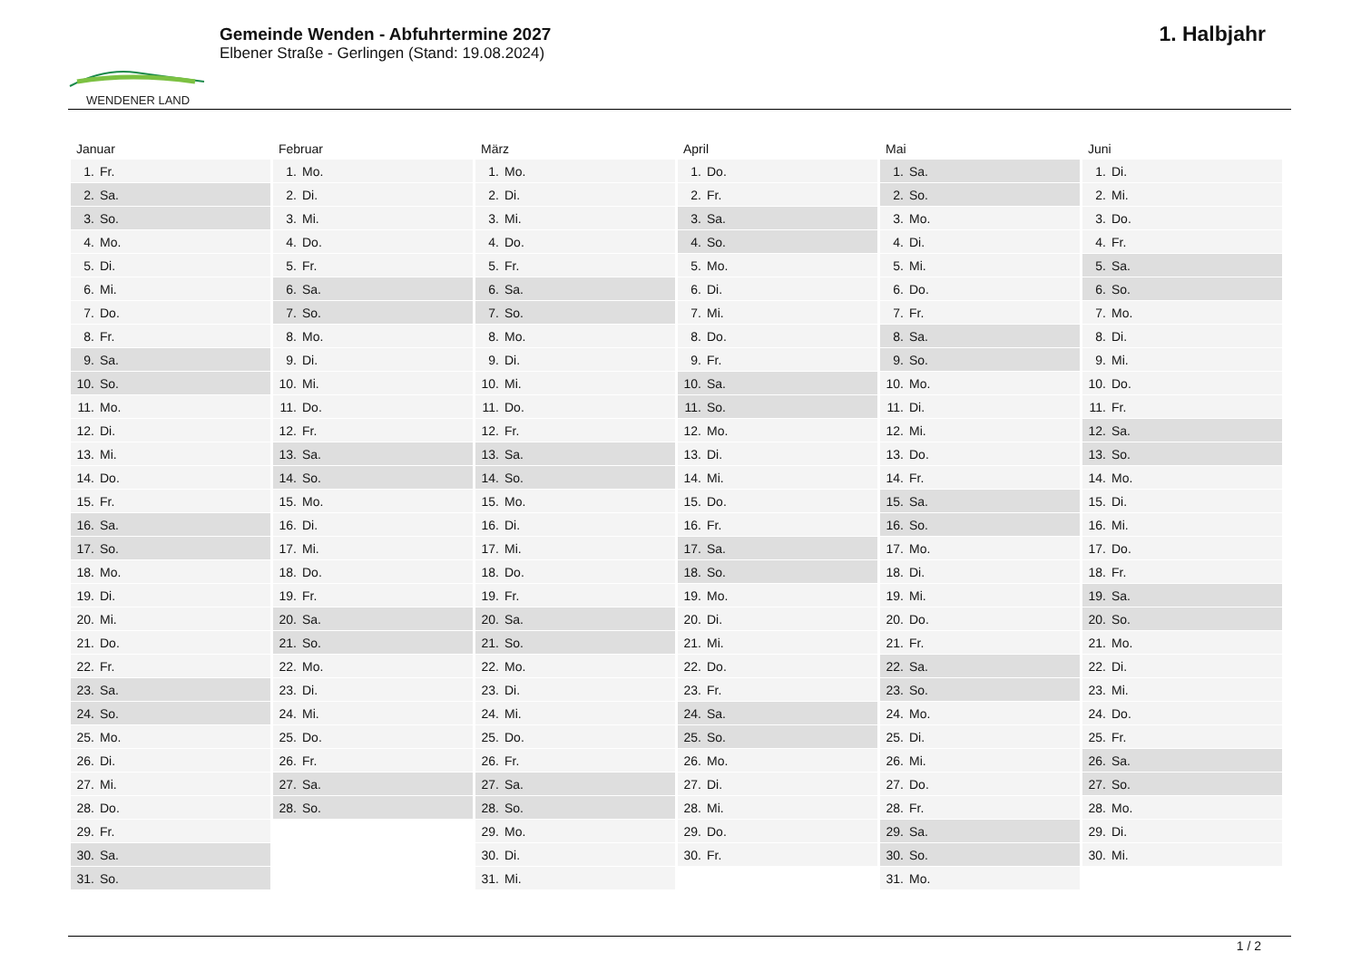WENDENER LAND
Gemeinde Wenden - Abfuhrtermine 2027
Elbener Straße - Gerlingen (Stand: 19.08.2024)
1. Halbjahr
| Januar | Februar | März | April | Mai | Juni |
| --- | --- | --- | --- | --- | --- |
| 1. Fr. | 1. Mo. | 1. Mo. | 1. Do. | 1. Sa. | 1. Di. |
| 2. Sa. | 2. Di. | 2. Di. | 2. Fr. | 2. So. | 2. Mi. |
| 3. So. | 3. Mi. | 3. Mi. | 3. Sa. | 3. Mo. | 3. Do. |
| 4. Mo. | 4. Do. | 4. Do. | 4. So. | 4. Di. | 4. Fr. |
| 5. Di. | 5. Fr. | 5. Fr. | 5. Mo. | 5. Mi. | 5. Sa. |
| 6. Mi. | 6. Sa. | 6. Sa. | 6. Di. | 6. Do. | 6. So. |
| 7. Do. | 7. So. | 7. So. | 7. Mi. | 7. Fr. | 7. Mo. |
| 8. Fr. | 8. Mo. | 8. Mo. | 8. Do. | 8. Sa. | 8. Di. |
| 9. Sa. | 9. Di. | 9. Di. | 9. Fr. | 9. So. | 9. Mi. |
| 10. So. | 10. Mi. | 10. Mi. | 10. Sa. | 10. Mo. | 10. Do. |
| 11. Mo. | 11. Do. | 11. Do. | 11. So. | 11. Di. | 11. Fr. |
| 12. Di. | 12. Fr. | 12. Fr. | 12. Mo. | 12. Mi. | 12. Sa. |
| 13. Mi. | 13. Sa. | 13. Sa. | 13. Di. | 13. Do. | 13. So. |
| 14. Do. | 14. So. | 14. So. | 14. Mi. | 14. Fr. | 14. Mo. |
| 15. Fr. | 15. Mo. | 15. Mo. | 15. Do. | 15. Sa. | 15. Di. |
| 16. Sa. | 16. Di. | 16. Di. | 16. Fr. | 16. So. | 16. Mi. |
| 17. So. | 17. Mi. | 17. Mi. | 17. Sa. | 17. Mo. | 17. Do. |
| 18. Mo. | 18. Do. | 18. Do. | 18. So. | 18. Di. | 18. Fr. |
| 19. Di. | 19. Fr. | 19. Fr. | 19. Mo. | 19. Mi. | 19. Sa. |
| 20. Mi. | 20. Sa. | 20. Sa. | 20. Di. | 20. Do. | 20. So. |
| 21. Do. | 21. So. | 21. So. | 21. Mi. | 21. Fr. | 21. Mo. |
| 22. Fr. | 22. Mo. | 22. Mo. | 22. Do. | 22. Sa. | 22. Di. |
| 23. Sa. | 23. Di. | 23. Di. | 23. Fr. | 23. So. | 23. Mi. |
| 24. So. | 24. Mi. | 24. Mi. | 24. Sa. | 24. Mo. | 24. Do. |
| 25. Mo. | 25. Do. | 25. Do. | 25. So. | 25. Di. | 25. Fr. |
| 26. Di. | 26. Fr. | 26. Fr. | 26. Mo. | 26. Mi. | 26. Sa. |
| 27. Mi. | 27. Sa. | 27. Sa. | 27. Di. | 27. Do. | 27. So. |
| 28. Do. | 28. So. | 28. So. | 28. Mi. | 28. Fr. | 28. Mo. |
| 29. Fr. | | 29. Mo. | 29. Do. | 29. Sa. | 29. Di. |
| 30. Sa. | | 30. Di. | 30. Fr. | 30. So. | 30. Mi. |
| 31. So. | | 31. Mi. | | 31. Mo. | |
1 / 2